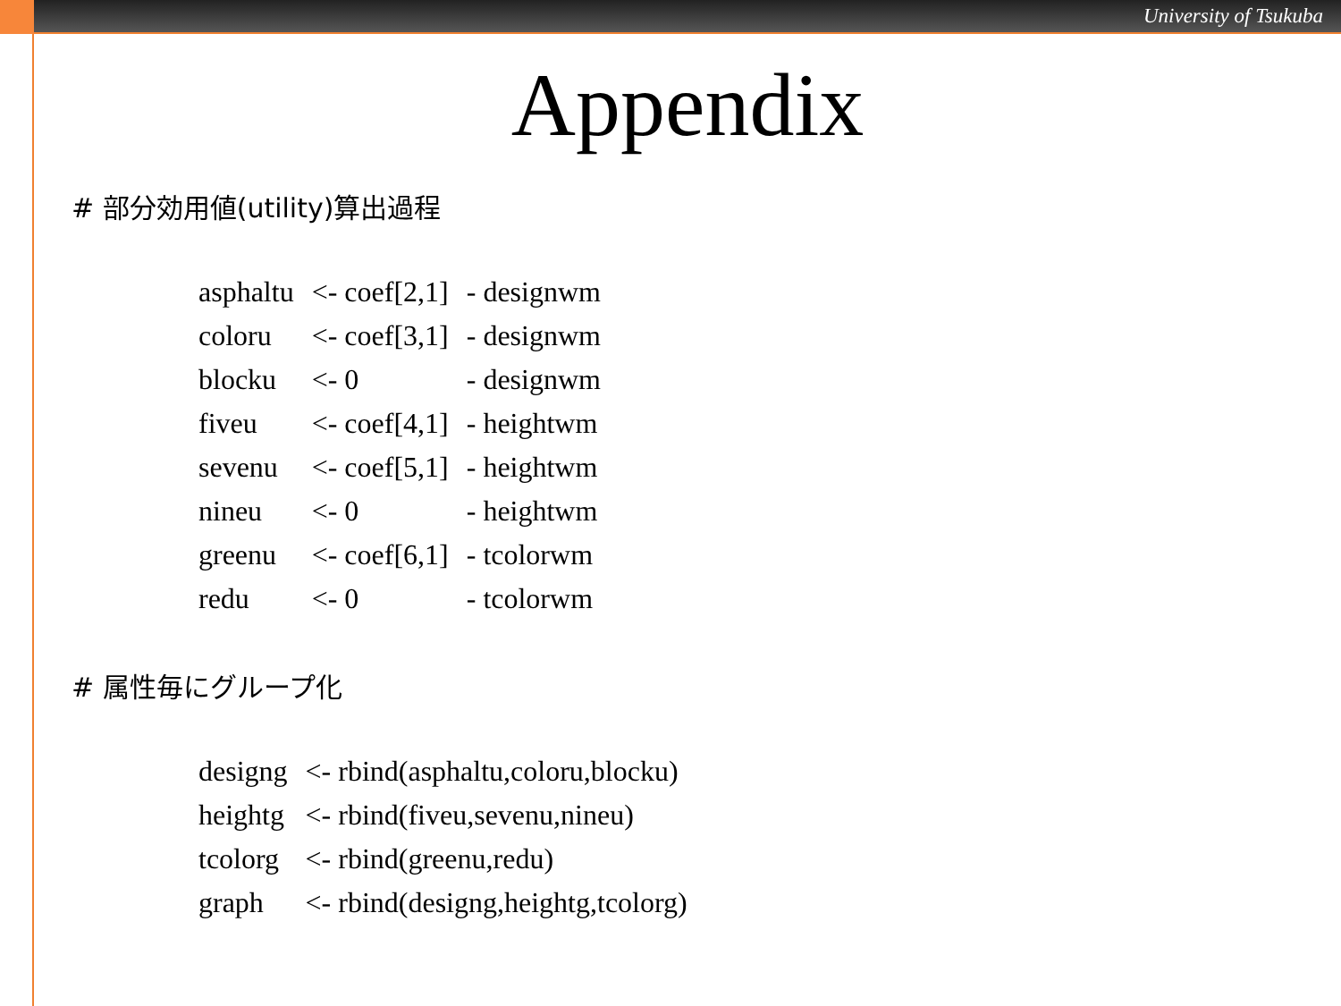University of Tsukuba
Appendix
# 部分効用値(utility)算出過程
| asphaltu | <- coef[2,1] | - designwm |
| coloru | <- coef[3,1] | - designwm |
| blocku | <- 0 | - designwm |
| fiveu | <- coef[4,1] | - heightwm |
| sevenu | <- coef[5,1] | - heightwm |
| nineu | <- 0 | - heightwm |
| greenu | <- coef[6,1] | - tcolorwm |
| redu | <- 0 | - tcolorwm |
# 属性毎にグループ化
| designg | <- rbind(asphaltu,coloru,blocku) |
| heightg | <- rbind(fiveu,sevenu,nineu) |
| tcolorg | <- rbind(greenu,redu) |
| graph | <- rbind(designg,heightg,tcolorg) |